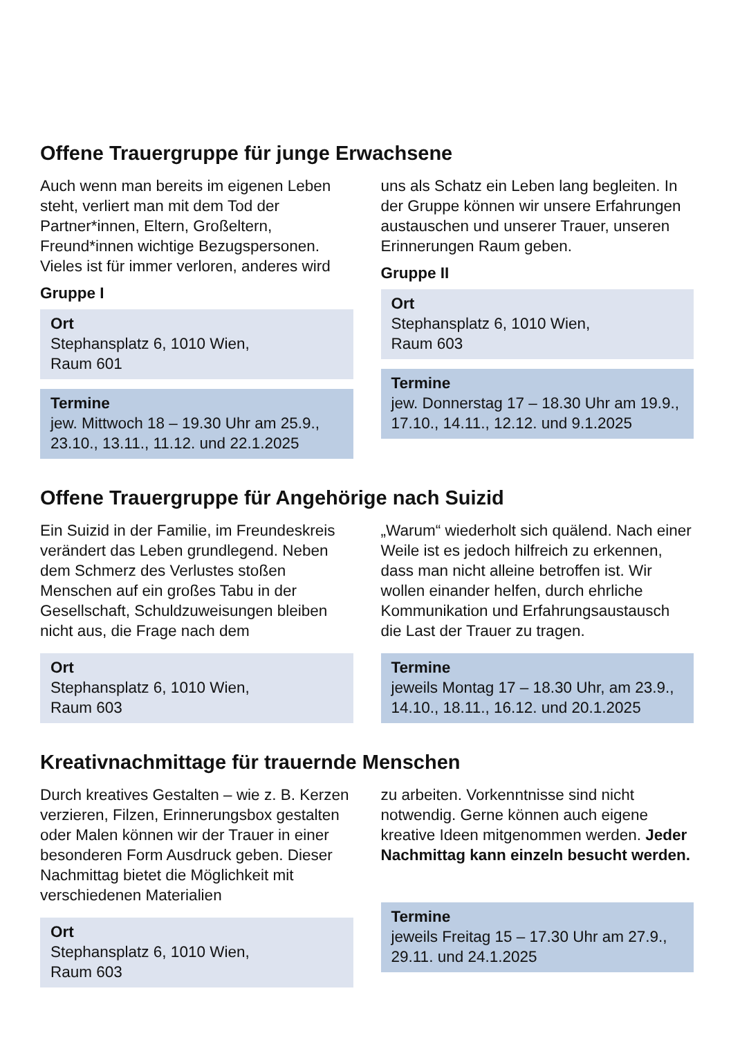Offene Trauergruppe für junge Erwachsene
Auch wenn man bereits im eigenen Leben steht, verliert man mit dem Tod der Partner*innen, Eltern, Großeltern, Freund*innen wichtige Bezugspersonen. Vieles ist für immer verloren, anderes wird
Gruppe I
Ort
Stephansplatz 6, 1010 Wien,
Raum 601
Termine
jew. Mittwoch 18 – 19.30 Uhr am 25.9., 23.10., 13.11., 11.12. und 22.1.2025
uns als Schatz ein Leben lang begleiten. In der Gruppe können wir unsere Erfahrungen austauschen und unserer Trauer, unseren Erinnerungen Raum geben.
Gruppe II
Ort
Stephansplatz 6, 1010 Wien,
Raum 603
Termine
jew. Donnerstag 17 – 18.30 Uhr am 19.9., 17.10., 14.11., 12.12. und 9.1.2025
Offene Trauergruppe für Angehörige nach Suizid
Ein Suizid in der Familie, im Freundeskreis verändert das Leben grundlegend. Neben dem Schmerz des Verlustes stoßen Menschen auf ein großes Tabu in der Gesellschaft, Schuldzuweisungen bleiben nicht aus, die Frage nach dem
Ort
Stephansplatz 6, 1010 Wien,
Raum 603
„Warum“ wiederholt sich quälend. Nach einer Weile ist es jedoch hilfreich zu erkennen, dass man nicht alleine betroffen ist. Wir wollen einander helfen, durch ehrliche Kommunikation und Erfahrungsaustausch die Last der Trauer zu tragen.
Termine
jeweils Montag 17 – 18.30 Uhr, am 23.9., 14.10., 18.11., 16.12. und 20.1.2025
Kreativnachmittage für trauernde Menschen
Durch kreatives Gestalten – wie z. B. Kerzen verzieren, Filzen, Erinnerungsbox gestalten oder Malen können wir der Trauer in einer besonderen Form Ausdruck geben. Dieser Nachmittag bietet die Möglichkeit mit verschiedenen Materialien
Ort
Stephansplatz 6, 1010 Wien,
Raum 603
zu arbeiten. Vorkenntnisse sind nicht notwendig. Gerne können auch eigene kreative Ideen mitgenommen werden. Jeder Nachmittag kann einzeln besucht werden.
Termine
jeweils Freitag 15 – 17.30 Uhr am 27.9., 29.11. und 24.1.2025